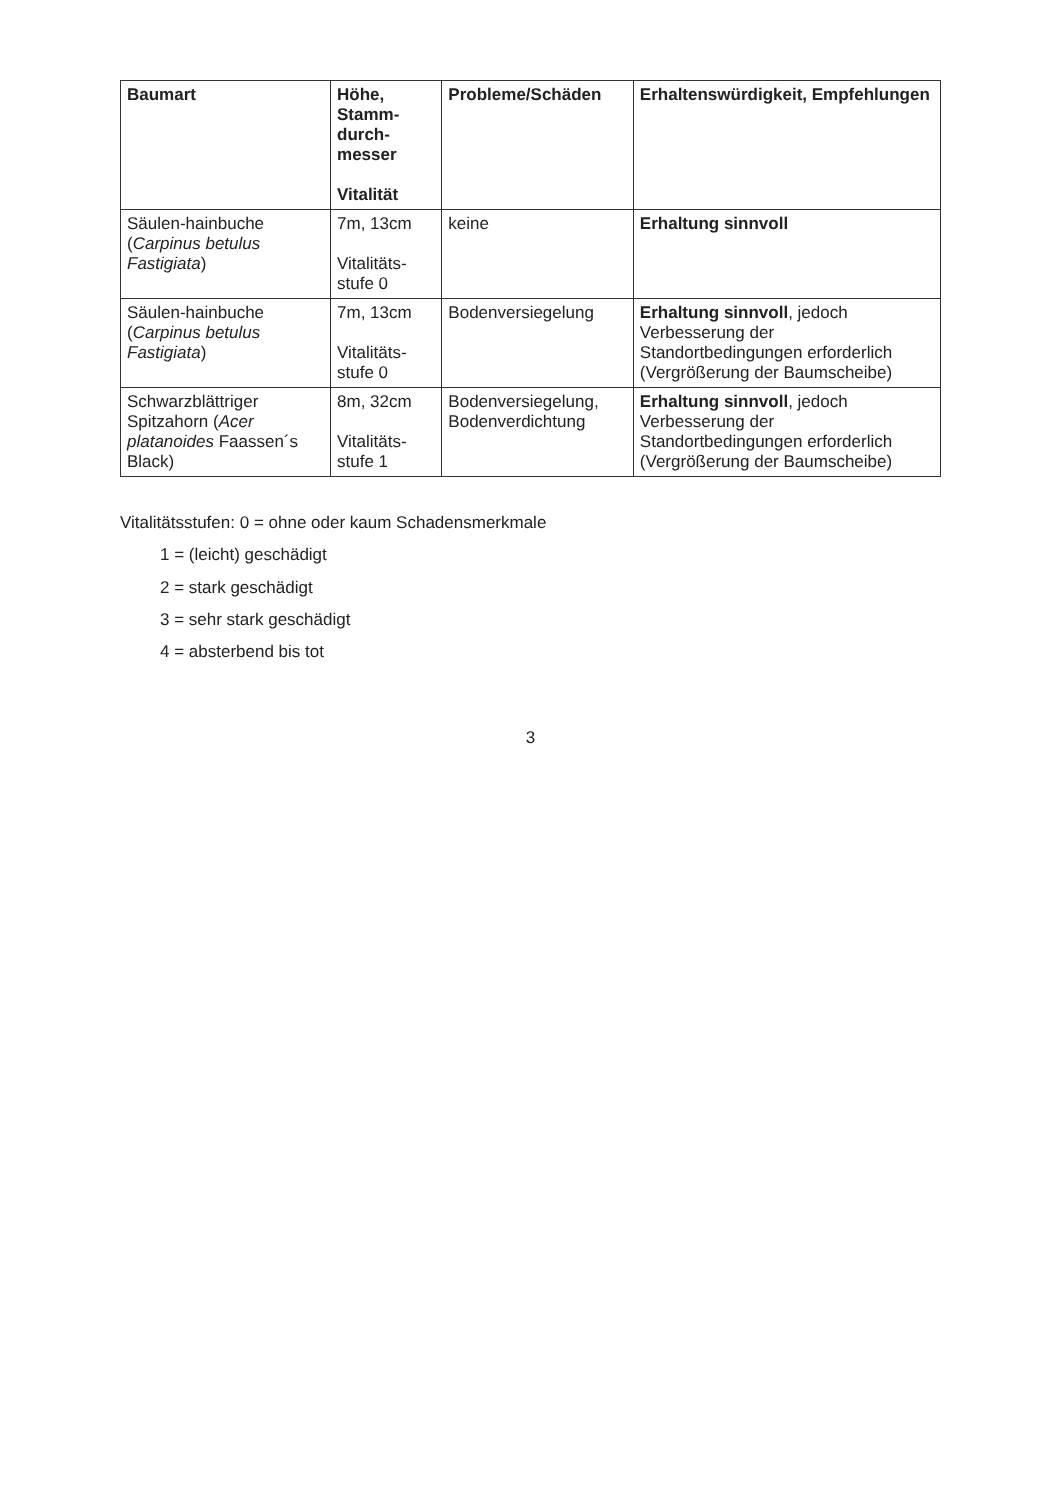| Baumart | Höhe, Stamm-durch-messer Vitalität | Probleme/Schäden | Erhaltenswürdigkeit, Empfehlungen |
| --- | --- | --- | --- |
| Säulen-hainbuche ( Carpinus betulus Fastigiata ) | 7m, 13cm Vitalitäts-stufe 0 | keine | Erhaltung sinnvoll |
| Säulen-hainbuche ( Carpinus betulus Fastigiata ) | 7m, 13cm Vitalitäts-stufe 0 | Bodenversiegelung | Erhaltung sinnvoll , jedoch Verbesserung der Standortbedingungen erforderlich (Vergrößerung der Baumscheibe) |
| Schwarzblättriger Spitzahorn ( Acer platanoides Faassen´s Black) | 8m, 32cm Vitalitäts-stufe 1 | Bodenversiegelung, Bodenverdichtung | Erhaltung sinnvoll , jedoch Verbesserung der Standortbedingungen erforderlich (Vergrößerung der Baumscheibe) |
Vitalitätsstufen: 0 = ohne oder kaum Schadensmerkmale
1 = (leicht) geschädigt
2 = stark geschädigt
3 = sehr stark geschädigt
4 = absterbend bis tot
3